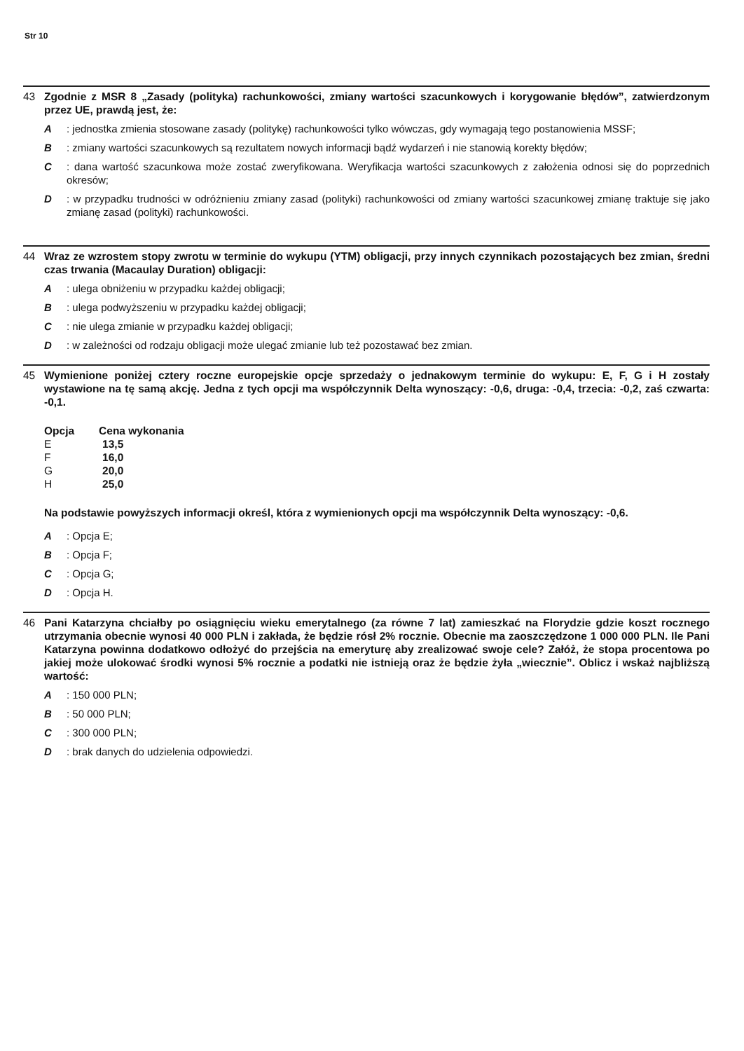Str 10
43 Zgodnie z MSR 8 „Zasady (polityka) rachunkowości, zmiany wartości szacunkowych i korygowanie błędów”, zatwierdzonym przez UE, prawdą jest, że:
A: jednostka zmienia stosowane zasady (politykę) rachunkowości tylko wówczas, gdy wymagają tego postanowienia MSSF;
B: zmiany wartości szacunkowych są rezultatem nowych informacji bądź wydarzeń i nie stanowią korekty błędów;
C: dana wartość szacunkowa może zostać zweryfikowana. Weryfikacja wartości szacunkowych z założenia odnosi się do poprzednich okresów;
D: w przypadku trudności w odróżnieniu zmiany zasad (polityki) rachunkowości od zmiany wartości szacunkowej zmianę traktuje się jako zmianę zasad (polityki) rachunkowości.
44 Wraz ze wzrostem stopy zwrotu w terminie do wykupu (YTM) obligacji, przy innych czynnikach pozostających bez zmian, średni czas trwania (Macaulay Duration) obligacji:
A: ulega obniżeniu w przypadku każdej obligacji;
B: ulega podwyższeniu w przypadku każdej obligacji;
C: nie ulega zmianie w przypadku każdej obligacji;
D: w zależności od rodzaju obligacji może ulegać zmianie lub też pozostawać bez zmian.
45 Wymienione poniżej cztery roczne europejskie opcje sprzedaży o jednakowym terminie do wykupu: E, F, G i H zostały wystawione na tę samą akcję. Jedna z tych opcji ma współczynnik Delta wynoszący: -0,6, druga: -0,4, trzecia: -0,2, zaś czwarta: -0,1.
| Opcja | Cena wykonania |
| --- | --- |
| E | 13,5 |
| F | 16,0 |
| G | 20,0 |
| H | 25,0 |
Na podstawie powyższych informacji określ, która z wymienionych opcji ma współczynnik Delta wynoszący: -0,6.
A: Opcja E;
B: Opcja F;
C: Opcja G;
D: Opcja H.
46 Pani Katarzyna chciałby po osiągnięciu wieku emerytalnego (za równe 7 lat) zamieszkać na Florydzie gdzie koszt rocznego utrzymania obecnie wynosi 40 000 PLN i zakłada, że będzie rósł 2% rocznie. Obecnie ma zaoszczędzone 1 000 000 PLN. Ile Pani Katarzyna powinna dodatkowo odłożyć do przejścia na emeryturę aby zrealizować swoje cele? Załóż, że stopa procentowa po jakiej może ulokować środki wynosi 5% rocznie a podatki nie istnieją oraz że będzie żyła „wiecznie”. Oblicz i wskaż najbliższą wartość:
A: 150 000 PLN;
B: 50 000 PLN;
C: 300 000 PLN;
D: brak danych do udzielenia odpowiedzi.